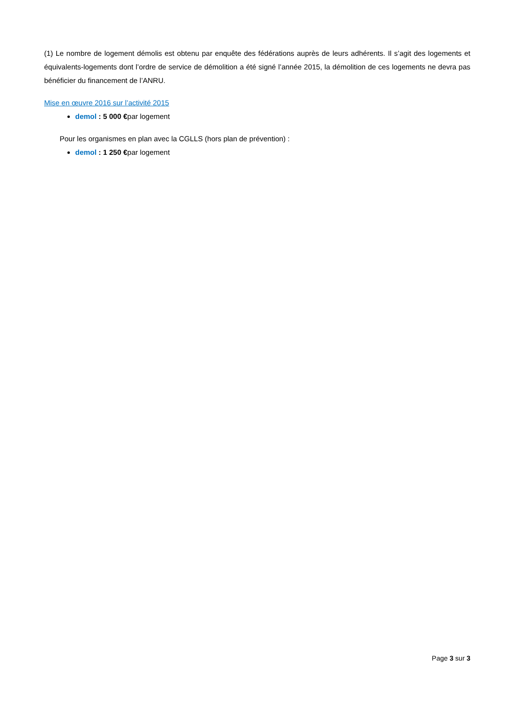(1) Le nombre de logement démolis est obtenu par enquête des fédérations auprès de leurs adhérents. Il s’agit des logements et équivalents-logements dont l’ordre de service de démolition a été signé l’année 2015, la démolition de ces logements ne devra pas bénéficier du financement de l’ANRU.
Mise en œuvre 2016 sur l’activité 2015
demol : 5 000 €par logement
Pour les organismes en plan avec la CGLLS (hors plan de prévention) :
demol : 1 250 €par logement
Page 3 sur 3